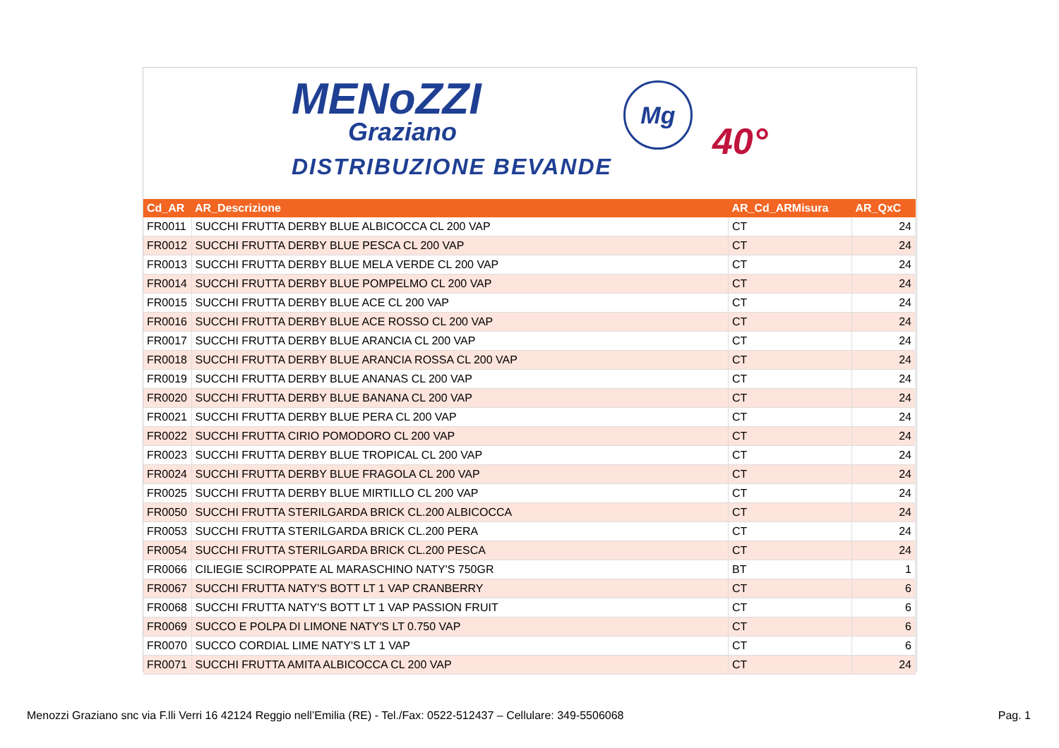MENoZZI
Graziano
DISTRIBUZIONE BEVANDE
Mg
40°
| Cd_AR | AR_Descrizione | AR_Cd_ARMisura | AR_QxC |
| --- | --- | --- | --- |
| FR0011 | SUCCHI FRUTTA DERBY BLUE ALBICOCCA CL 200 VAP | CT | 24 |
| FR0012 | SUCCHI FRUTTA DERBY BLUE PESCA CL 200 VAP | CT | 24 |
| FR0013 | SUCCHI FRUTTA DERBY BLUE MELA VERDE CL 200 VAP | CT | 24 |
| FR0014 | SUCCHI FRUTTA DERBY BLUE POMPELMO CL 200 VAP | CT | 24 |
| FR0015 | SUCCHI FRUTTA DERBY BLUE ACE CL 200 VAP | CT | 24 |
| FR0016 | SUCCHI FRUTTA DERBY BLUE ACE ROSSO CL 200 VAP | CT | 24 |
| FR0017 | SUCCHI FRUTTA DERBY BLUE ARANCIA CL 200 VAP | CT | 24 |
| FR0018 | SUCCHI FRUTTA DERBY BLUE ARANCIA ROSSA CL 200 VAP | CT | 24 |
| FR0019 | SUCCHI FRUTTA DERBY BLUE ANANAS CL 200 VAP | CT | 24 |
| FR0020 | SUCCHI FRUTTA DERBY BLUE BANANA CL 200 VAP | CT | 24 |
| FR0021 | SUCCHI FRUTTA DERBY BLUE PERA CL 200 VAP | CT | 24 |
| FR0022 | SUCCHI FRUTTA CIRIO POMODORO CL 200 VAP | CT | 24 |
| FR0023 | SUCCHI FRUTTA DERBY BLUE TROPICAL CL 200 VAP | CT | 24 |
| FR0024 | SUCCHI FRUTTA DERBY BLUE FRAGOLA CL 200 VAP | CT | 24 |
| FR0025 | SUCCHI FRUTTA DERBY BLUE MIRTILLO CL 200 VAP | CT | 24 |
| FR0050 | SUCCHI FRUTTA STERILGARDA BRICK CL.200 ALBICOCCA | CT | 24 |
| FR0053 | SUCCHI FRUTTA STERILGARDA BRICK CL.200 PERA | CT | 24 |
| FR0054 | SUCCHI FRUTTA STERILGARDA BRICK CL.200 PESCA | CT | 24 |
| FR0066 | CILIEGIE SCIROPPATE AL MARASCHINO NATY'S 750GR | BT | 1 |
| FR0067 | SUCCHI FRUTTA NATY'S BOTT LT 1 VAP CRANBERRY | CT | 6 |
| FR0068 | SUCCHI FRUTTA NATY'S BOTT LT 1 VAP PASSION FRUIT | CT | 6 |
| FR0069 | SUCCO E POLPA DI LIMONE NATY'S LT 0.750 VAP | CT | 6 |
| FR0070 | SUCCO CORDIAL LIME NATY'S LT 1 VAP | CT | 6 |
| FR0071 | SUCCHI FRUTTA AMITA ALBICOCCA CL 200 VAP | CT | 24 |
Menozzi Graziano snc via F.lli Verri 16 42124 Reggio nell’Emilia (RE) - Tel./Fax: 0522-512437 – Cellulare: 349-5506068 Pag. 1